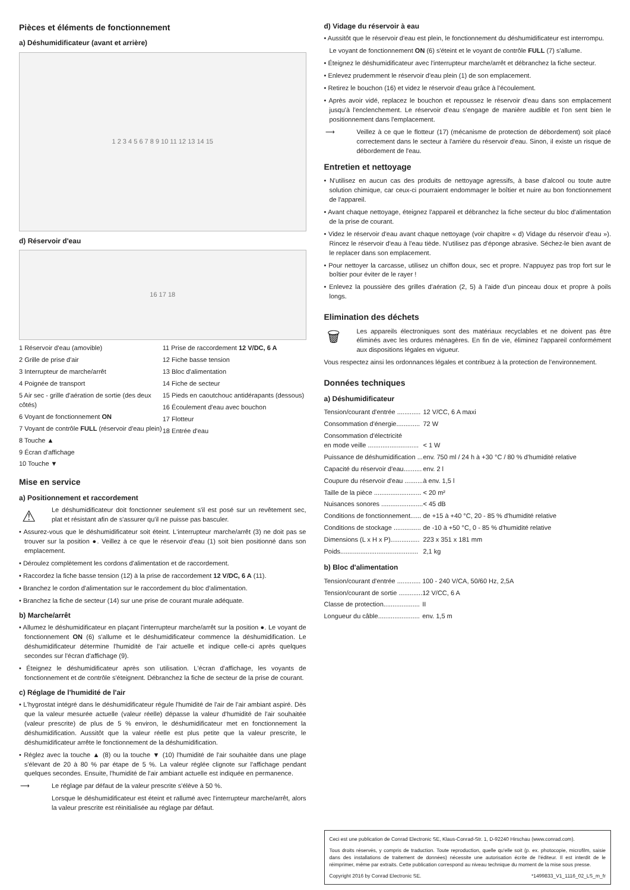Pièces et éléments de fonctionnement
a) Déshumidificateur (avant et arrière)
1 2 3 4 5 6 7 8 9 10 11 12 13 14 15
d) Réservoir d'eau
16 17 18
1 Réservoir d'eau (amovible)
2 Grille de prise d'air
3 Interrupteur de marche/arrêt
4 Poignée de transport
5 Air sec - grille d'aération de sortie (des deux côtés)
6 Voyant de fonctionnement ON
7 Voyant de contrôle FULL (réservoir d'eau plein)
8 Touche ▲
9 Écran d'affichage
10 Touche ▼
11 Prise de raccordement 12 V/DC, 6 A
12 Fiche basse tension
13 Bloc d'alimentation
14 Fiche de secteur
15 Pieds en caoutchouc antidérapants (dessous)
16 Écoulement d'eau avec bouchon
17 Flotteur
18 Entrée d'eau
Mise en service
a) Positionnement et raccordement
⚠ Le déshumidificateur doit fonctionner seulement s'il est posé sur un revêtement sec, plat et résistant afin de s'assurer qu'il ne puisse pas basculer.
• Assurez-vous que le déshumidificateur soit éteint. L'interrupteur marche/arrêt (3) ne doit pas se trouver sur la position ●. Veillez à ce que le réservoir d'eau (1) soit bien positionné dans son emplacement.
• Déroulez complètement les cordons d'alimentation et de raccordement.
• Raccordez la fiche basse tension (12) à la prise de raccordement 12 V/DC, 6 A (11).
• Branchez le cordon d'alimentation sur le raccordement du bloc d'alimentation.
• Branchez la fiche de secteur (14) sur une prise de courant murale adéquate.
b) Marche/arrêt
• Allumez le déshumidificateur en plaçant l'interrupteur marche/arrêt sur la position ●. Le voyant de fonctionnement ON (6) s'allume et le déshumidificateur commence la déshumidification. Le déshumidificateur détermine l'humidité de l'air actuelle et indique celle-ci après quelques secondes sur l'écran d'affichage (9).
• Éteignez le déshumidificateur après son utilisation. L'écran d'affichage, les voyants de fonctionnement et de contrôle s'éteignent. Débranchez la fiche de secteur de la prise de courant.
c) Réglage de l'humidité de l'air
• L'hygrostat intégré dans le déshumidificateur régule l'humidité de l'air de l'air ambiant aspiré. Dès que la valeur mesurée actuelle (valeur réelle) dépasse la valeur d'humidité de l'air souhaitée (valeur prescrite) de plus de 5 % environ, le déshumidificateur met en fonctionnement la déshumidification. Aussitôt que la valeur réelle est plus petite que la valeur prescrite, le déshumidificateur arrête le fonctionnement de la déshumidification.
• Réglez avec la touche ▲ (8) ou la touche ▼ (10) l'humidité de l'air souhaitée dans une plage s'élevant de 20 à 80 % par étape de 5 %. La valeur réglée clignote sur l'affichage pendant quelques secondes. Ensuite, l'humidité de l'air ambiant actuelle est indiquée en permanence.
⟶ Le réglage par défaut de la valeur prescrite s'élève à 50 %.
Lorsque le déshumidificateur est éteint et rallumé avec l'interrupteur marche/arrêt, alors la valeur prescrite est réinitialisée au réglage par défaut.
d) Vidage du réservoir à eau
• Aussitôt que le réservoir d'eau est plein, le fonctionnement du déshumidificateur est interrompu.
Le voyant de fonctionnement ON (6) s'éteint et le voyant de contrôle FULL (7) s'allume.
• Éteignez le déshumidificateur avec l'interrupteur marche/arrêt et débranchez la fiche secteur.
• Enlevez prudemment le réservoir d'eau plein (1) de son emplacement.
• Retirez le bouchon (16) et videz le réservoir d'eau grâce à l'écoulement.
• Après avoir vidé, replacez le bouchon et repoussez le réservoir d'eau dans son emplacement jusqu'à l'enclenchement. Le réservoir d'eau s'engage de manière audible et l'on sent bien le positionnement dans l'emplacement.
⟶ Veillez à ce que le flotteur (17) (mécanisme de protection de débordement) soit placé correctement dans le secteur à l'arrière du réservoir d'eau. Sinon, il existe un risque de débordement de l'eau.
Entretien et nettoyage
• N'utilisez en aucun cas des produits de nettoyage agressifs, à base d'alcool ou toute autre solution chimique, car ceux-ci pourraient endommager le boîtier et nuire au bon fonctionnement de l'appareil.
• Avant chaque nettoyage, éteignez l'appareil et débranchez la fiche secteur du bloc d'alimentation de la prise de courant.
• Videz le réservoir d'eau avant chaque nettoyage (voir chapitre « d) Vidage du réservoir d'eau »). Rincez le réservoir d'eau à l'eau tiède. N'utilisez pas d'éponge abrasive. Séchez-le bien avant de le replacer dans son emplacement.
• Pour nettoyer la carcasse, utilisez un chiffon doux, sec et propre. N'appuyez pas trop fort sur le boîtier pour éviter de le rayer !
• Enlevez la poussière des grilles d'aération (2, 5) à l'aide d'un pinceau doux et propre à poils longs.
Elimination des déchets
🗑 Les appareils électroniques sont des matériaux recyclables et ne doivent pas être éliminés avec les ordures ménagères. En fin de vie, éliminez l'appareil conformément aux dispositions légales en vigueur.
Vous respectez ainsi les ordonnances légales et contribuez à la protection de l'environnement.
Données techniques
a) Déshumidificateur
| Tension/courant d'entrée ............. | 12 V/CC, 6 A maxi |
| Consommation d'énergie............. | 72 W |
| Consommation d'électricité en mode veille ............................ | < 1 W |
| Puissance de déshumidification ... | env. 750 ml / 24 h à +30 °C / 80 % d'humidité relative |
| Capacité du réservoir d'eau.......... | env. 2 l |
| Coupure du réservoir d'eau .......... | à env. 1,5 l |
| Taille de la pièce .......................... | < 20 m² |
| Nuisances sonores ....................... | < 45 dB |
| Conditions de fonctionnement...... | de +15 à +40 °C, 20 - 85 % d'humidité relative |
| Conditions de stockage ............... | de -10 à +50 °C, 0 - 85 % d'humidité relative |
| Dimensions (L x H x P)................ | 223 x 351 x 181 mm |
| Poids........................................... | 2,1 kg |
b) Bloc d'alimentation
| Tension/courant d'entrée ............. | 100 - 240 V/CA, 50/60 Hz, 2,5A |
| Tension/courant de sortie ............. | 12 V/CC, 6 A |
| Classe de protection.................... | II |
| Longueur du câble....................... | env. 1,5 m |
Ceci est une publication de Conrad Electronic SE, Klaus-Conrad-Str. 1, D-92240 Hirschau (www.conrad.com).
Tous droits réservés, y compris de traduction. Toute reproduction, quelle qu'elle soit (p. ex. photocopie, microfilm, saisie dans des installations de traitement de données) nécessite une autorisation écrite de l'éditeur. Il est interdit de le réimprimer, même par extraits. Cette publication correspond au niveau technique du moment de la mise sous presse.
Copyright 2016 by Conrad Electronic SE. *1499833_V1_1116_02_LS_m_fr